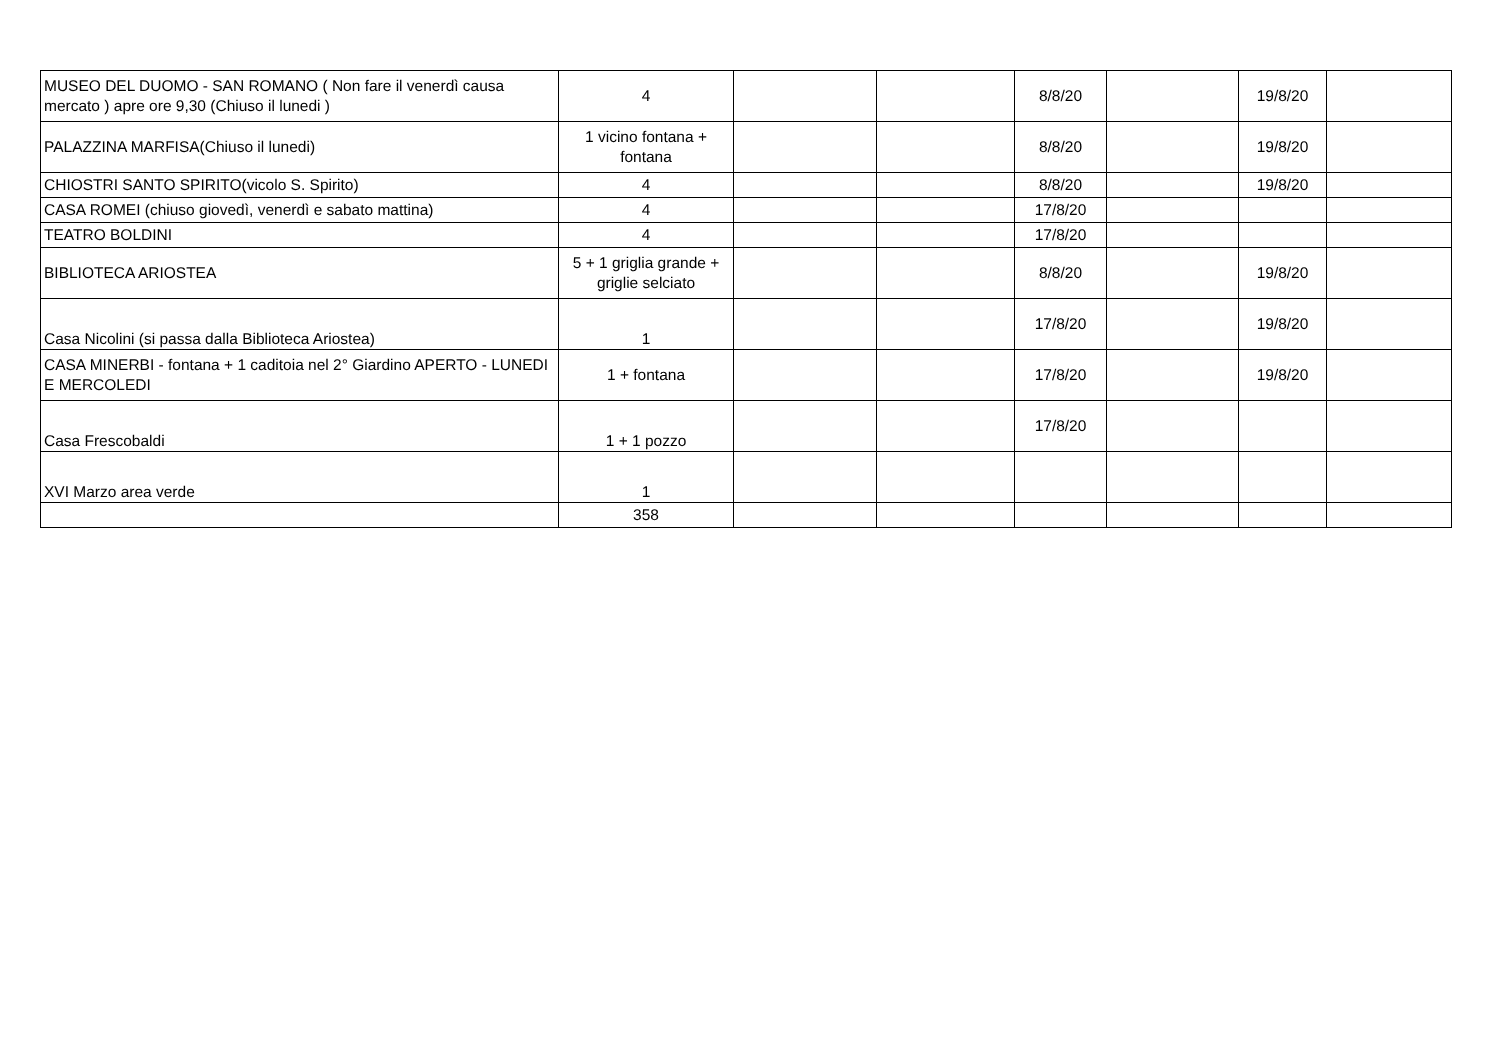| MUSEO DEL DUOMO - SAN ROMANO ( Non fare il venerdì causa mercato ) apre ore 9,30 (Chiuso il lunedi ) | 4 | | | 8/8/20 | | 19/8/20 | |
| PALAZZINA MARFISA(Chiuso il lunedi) | 1 vicino fontana + fontana | | | 8/8/20 | | 19/8/20 | |
| CHIOSTRI SANTO SPIRITO(vicolo S. Spirito) | 4 | | | 8/8/20 | | 19/8/20 | |
| CASA ROMEI (chiuso giovedì, venerdì e sabato mattina) | 4 | | | 17/8/20 | | | |
| TEATRO BOLDINI | 4 | | | 17/8/20 | | | |
| BIBLIOTECA ARIOSTEA | 5 + 1 griglia grande + griglie selciato | | | 8/8/20 | | 19/8/20 | |
| Casa Nicolini (si passa dalla Biblioteca Ariostea) | 1 | | | 17/8/20 | | 19/8/20 | |
| CASA MINERBI - fontana + 1 caditoia nel 2° Giardino APERTO - LUNEDI E MERCOLEDI | 1 + fontana | | | 17/8/20 | | 19/8/20 | |
| Casa Frescobaldi | 1 + 1 pozzo | | | 17/8/20 | | | |
| XVI Marzo area verde | 1 | | | | | | |
| | 358 | | | | | | |